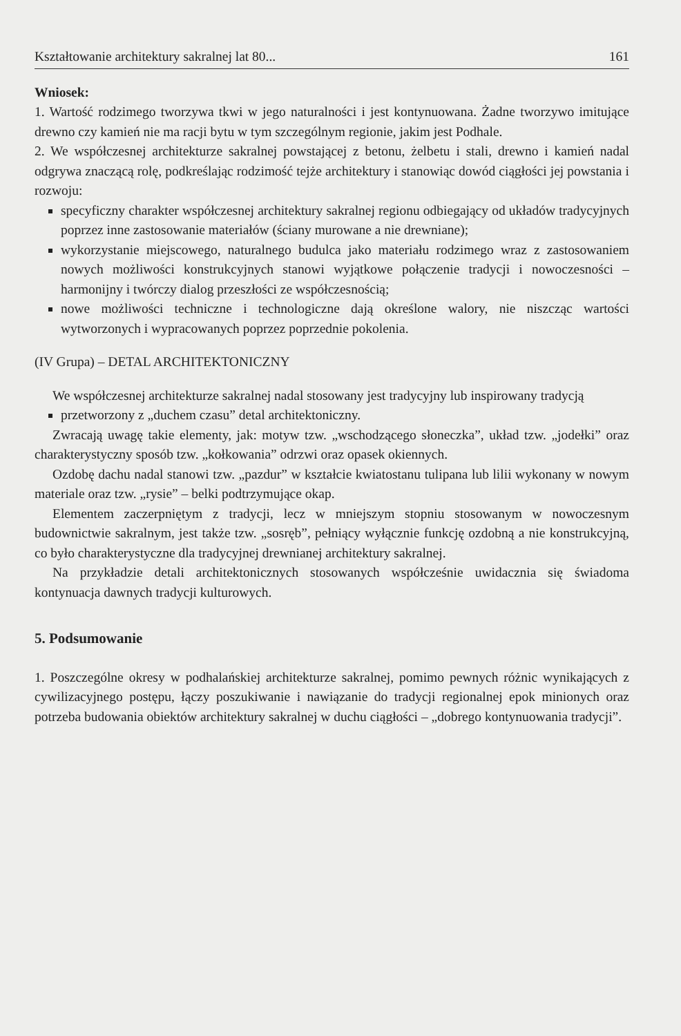Kształtowanie architektury sakralnej lat 80... 161
Wniosek:
1. Wartość rodzimego tworzywa tkwi w jego naturalności i jest kontynuowana. Żadne tworzywo imitujące drewno czy kamień nie ma racji bytu w tym szczególnym regionie, jakim jest Podhale.
2. We współczesnej architekturze sakralnej powstającej z betonu, żelbetu i stali, drewno i kamień nadal odgrywa znaczącą rolę, podkreślając rodzimość tejże architektury i stanowiąc dowód ciągłości jej powstania i rozwoju:
specyficzny charakter współczesnej architektury sakralnej regionu odbiegający od układów tradycyjnych poprzez inne zastosowanie materiałów (ściany murowane a nie drewniane);
wykorzystanie miejscowego, naturalnego budulca jako materiału rodzimego wraz z zastosowaniem nowych możliwości konstrukcyjnych stanowi wyjątkowe połączenie tradycji i nowoczesności – harmonijny i twórczy dialog przeszłości ze współczesnością;
nowe możliwości techniczne i technologiczne dają określone walory, nie niszcząc wartości wytworzonych i wypracowanych poprzez poprzednie pokolenia.
(IV Grupa) – DETAL ARCHITEKTONICZNY
We współczesnej architekturze sakralnej nadal stosowany jest tradycyjny lub inspirowany tradycją
przetworzony z „duchem czasu” detal architektoniczny.
Zwracają uwagę takie elementy, jak: motyw tzw. „wschodzącego słoneczka”, układ tzw. „jodełki” oraz charakterystyczny sposób tzw. „kołkowania” odrzwi oraz opasek okiennych.
Ozdobę dachu nadal stanowi tzw. „pazdur” w kształcie kwiatostanu tulipana lub lilii wykonany w nowym materiale oraz tzw. „rysie” – belki podtrzymujące okap.
Elementem zaczerpniętym z tradycji, lecz w mniejszym stopniu stosowanym w nowoczesnym budownictwie sakralnym, jest także tzw. „sosręb”, pełniący wyłącznie funkcję ozdobną a nie konstrukcyjną, co było charakterystyczne dla tradycyjnej drewnianej architektury sakralnej.
Na przykładzie detali architektonicznych stosowanych współcześnie uwidacznia się świadoma kontynuacja dawnych tradycji kulturowych.
5. Podsumowanie
1. Poszczególne okresy w podhalańskiej architekturze sakralnej, pomimo pewnych różnic wynikających z cywilizacyjnego postępu, łączy poszukiwanie i nawiązanie do tradycji regionalnej epok minionych oraz potrzeba budowania obiektów architektury sakralnej w duchu ciągłości – „dobrego kontynuowania tradycji”.